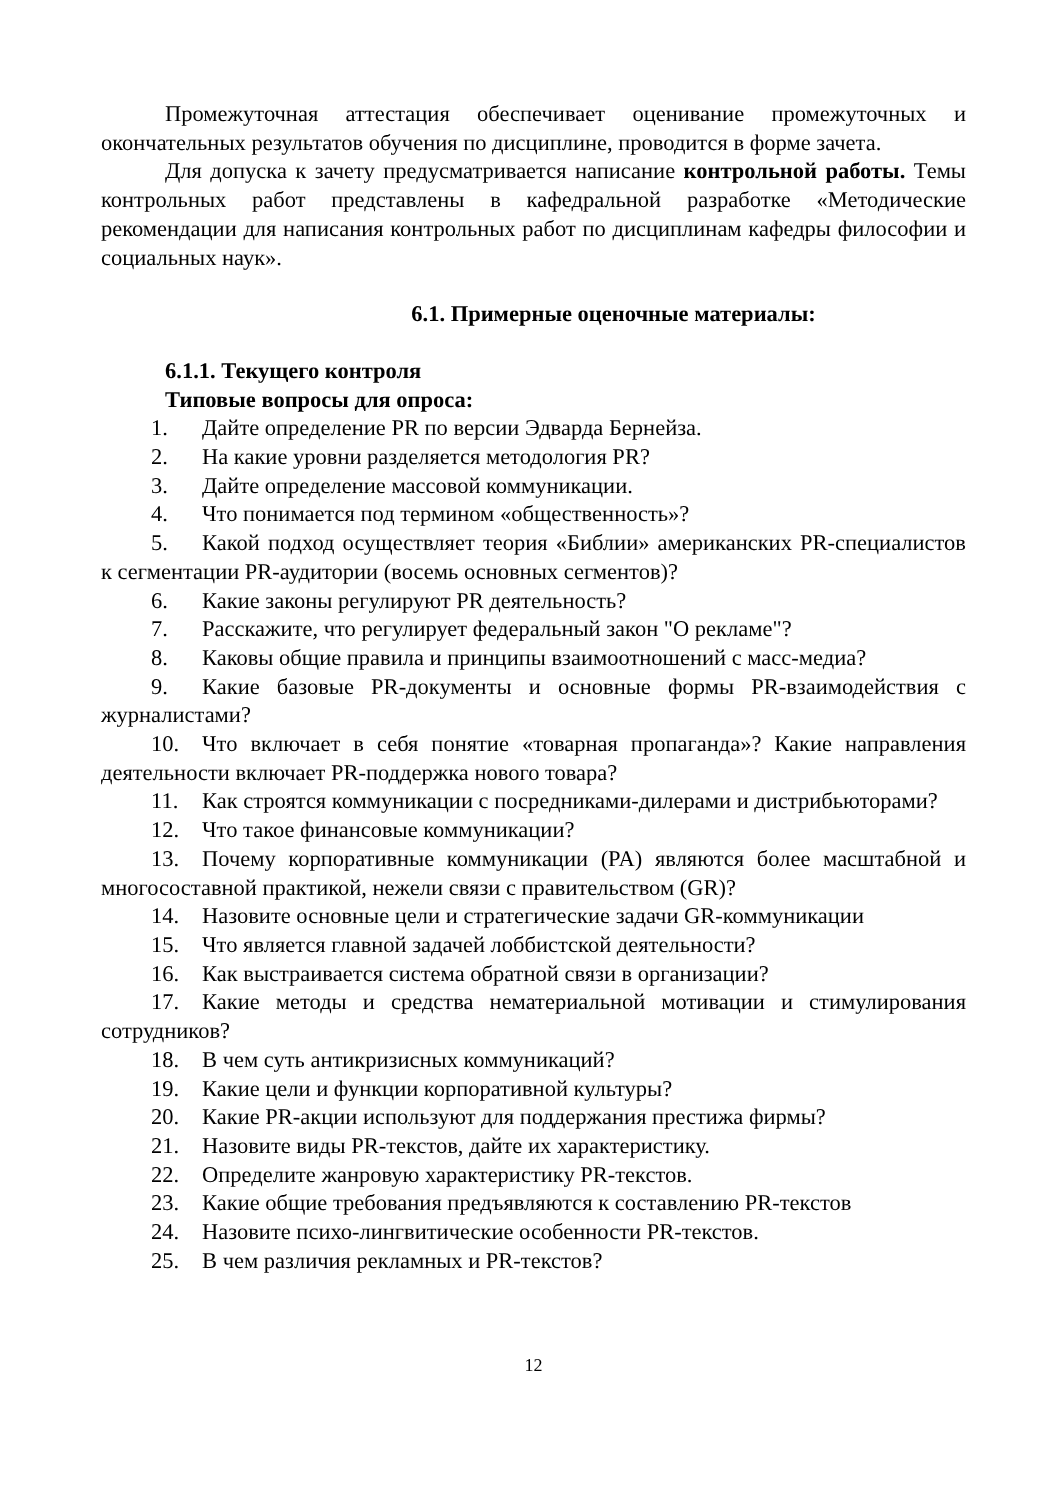Промежуточная аттестация обеспечивает оценивание промежуточных и окончательных результатов обучения по дисциплине, проводится в форме зачета.
Для допуска к зачету предусматривается написание контрольной работы. Темы контрольных работ представлены в кафедральной разработке «Методические рекомендации для написания контрольных работ по дисциплинам кафедры философии и социальных наук».
6.1. Примерные оценочные материалы:
6.1.1. Текущего контроля
Типовые вопросы для опроса:
1. Дайте определение PR по версии Эдварда Бернейза.
2. На какие уровни разделяется методология PR?
3. Дайте определение массовой коммуникации.
4. Что понимается под термином «общественность»?
5. Какой подход осуществляет теория «Библии» американских PR-специалистов к сегментации PR-аудитории (восемь основных сегментов)?
6. Какие законы регулируют PR деятельность?
7. Расскажите, что регулирует федеральный закон "О рекламе"?
8. Каковы общие правила и принципы взаимоотношений с масс-медиа?
9. Какие базовые PR-документы и основные формы PR-взаимодействия с журналистами?
10. Что включает в себя понятие «товарная пропаганда»? Какие направления деятельности включает PR-поддержка нового товара?
11. Как строятся коммуникации с посредниками-дилерами и дистрибьюторами?
12. Что такое финансовые коммуникации?
13. Почему корпоративные коммуникации (PA) являются более масштабной и многосоставной практикой, нежели связи с правительством (GR)?
14. Назовите основные цели и стратегические задачи GR-коммуникации
15. Что является главной задачей лоббистской деятельности?
16. Как выстраивается система обратной связи в организации?
17. Какие методы и средства нематериальной мотивации и стимулирования сотрудников?
18. В чем суть антикризисных коммуникаций?
19. Какие цели и функции корпоративной культуры?
20. Какие PR-акции используют для поддержания престижа фирмы?
21. Назовите виды PR-текстов, дайте их характеристику.
22. Определите жанровую характеристику PR-текстов.
23. Какие общие требования предъявляются к составлению PR-текстов
24. Назовите психо-лингвитические особенности PR-текстов.
25. В чем различия рекламных и PR-текстов?
12